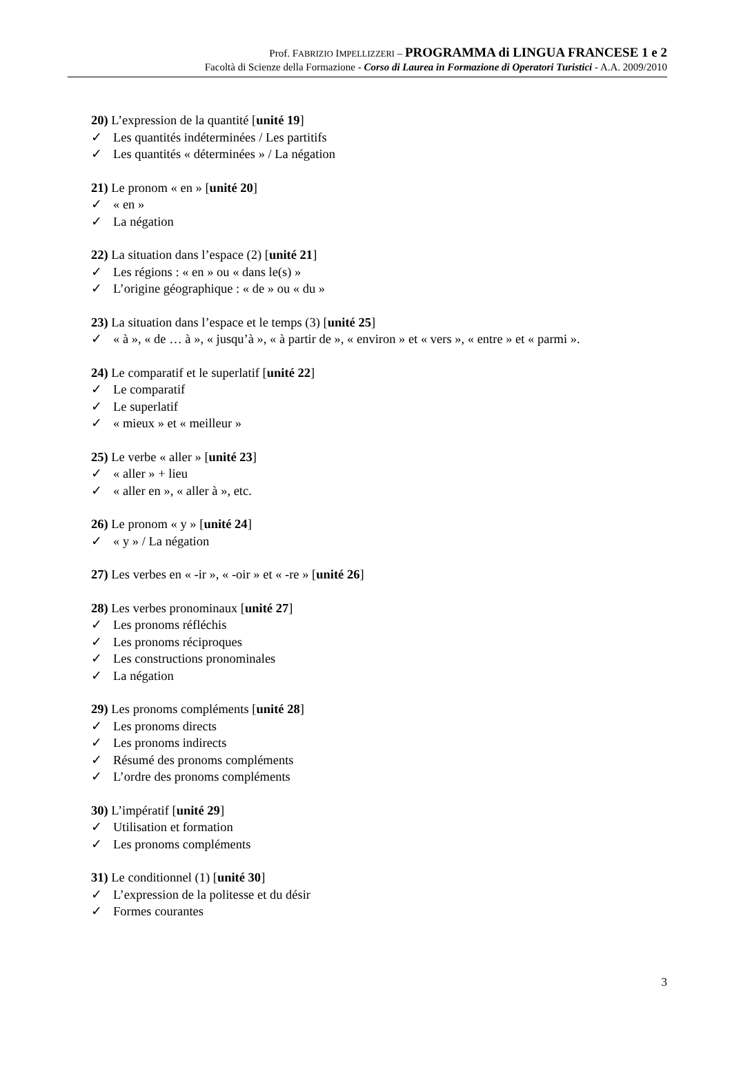Prof. FABRIZIO IMPELLIZZERI – PROGRAMMA di LINGUA FRANCESE 1 e 2
Facoltà di Scienze della Formazione - Corso di Laurea in Formazione di Operatori Turistici - A.A. 2009/2010
20) L’expression de la quantité [unité 19]
✓ Les quantités indéterminées / Les partitifs
✓ Les quantités « déterminées » / La négation
21) Le pronom « en » [unité 20]
✓ « en »
✓ La négation
22) La situation dans l’espace (2) [unité 21]
✓ Les régions : « en » ou « dans le(s) »
✓ L’origine géographique : « de » ou « du »
23) La situation dans l’espace et le temps (3) [unité 25]
✓ « à », « de … à », « jusqu’à », « à partir de », « environ » et « vers », « entre » et « parmi ».
24) Le comparatif et le superlatif [unité 22]
✓ Le comparatif
✓ Le superlatif
✓ « mieux » et « meilleur »
25) Le verbe « aller » [unité 23]
✓ « aller » + lieu
✓ « aller en », « aller à », etc.
26) Le pronom « y » [unité 24]
✓ « y » / La négation
27) Les verbes en « -ir », « -oir » et « -re » [unité 26]
28) Les verbes pronominaux [unité 27]
✓ Les pronoms réfléchis
✓ Les pronoms réciproques
✓ Les constructions pronominales
✓ La négation
29) Les pronoms compléments [unité 28]
✓ Les pronoms directs
✓ Les pronoms indirects
✓ Résumé des pronoms compléments
✓ L’ordre des pronoms compléments
30) L’impératif [unité 29]
✓ Utilisation et formation
✓ Les pronoms compléments
31) Le conditionnel (1) [unité 30]
✓ L’expression de la politesse et du désir
✓ Formes courantes
3